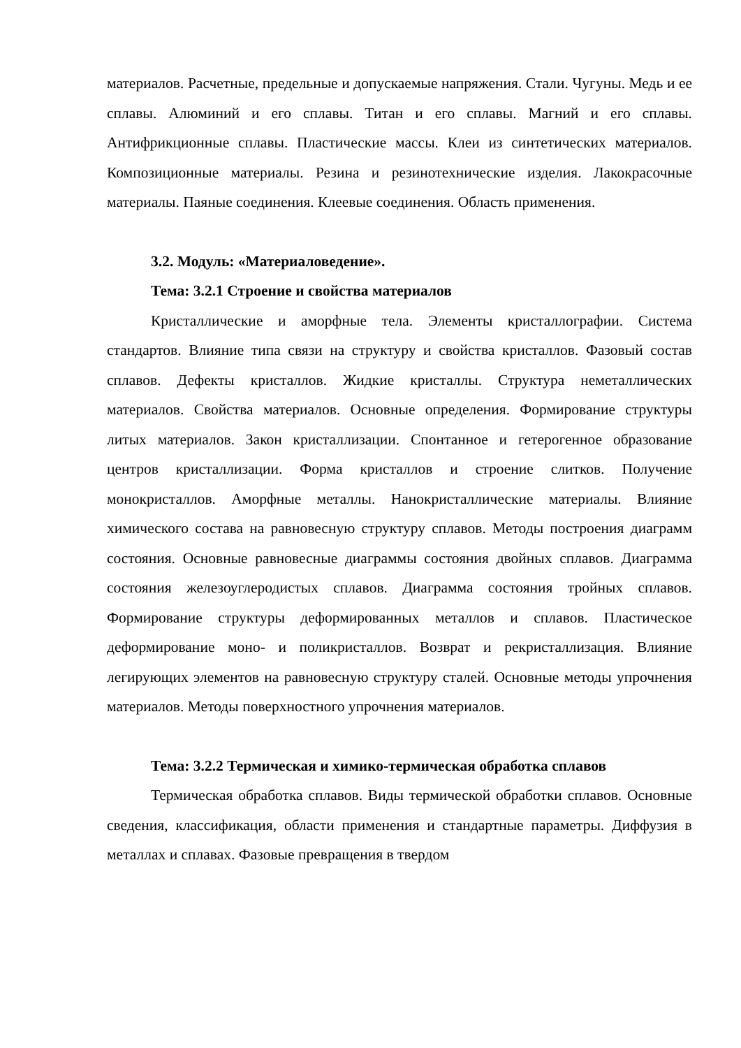материалов. Расчетные, предельные и допускаемые напряжения. Стали. Чугуны. Медь и ее сплавы. Алюминий и его сплавы. Титан и его сплавы. Магний и его сплавы. Антифрикционные сплавы. Пластические массы. Клеи из синтетических материалов. Композиционные материалы. Резина и резинотехнические изделия. Лакокрасочные материалы. Паяные соединения. Клеевые соединения. Область применения.
3.2. Модуль: «Материаловедение».
Тема: 3.2.1 Строение и свойства материалов
Кристаллические и аморфные тела. Элементы кристаллографии. Система стандартов. Влияние типа связи на структуру и свойства кристаллов. Фазовый состав сплавов. Дефекты кристаллов. Жидкие кристаллы. Структура неметаллических материалов. Свойства материалов. Основные определения. Формирование структуры литых материалов. Закон кристаллизации. Спонтанное и гетерогенное образование центров кристаллизации. Форма кристаллов и строение слитков. Получение монокристаллов. Аморфные металлы. Нанокристаллические материалы. Влияние химического состава на равновесную структуру сплавов. Методы построения диаграмм состояния. Основные равновесные диаграммы состояния двойных сплавов. Диаграмма состояния железоуглеродистых сплавов. Диаграмма состояния тройных сплавов. Формирование структуры деформированных металлов и сплавов. Пластическое деформирование моно- и поликристаллов. Возврат и рекристаллизация. Влияние легирующих элементов на равновесную структуру сталей. Основные методы упрочнения материалов. Методы поверхностного упрочнения материалов.
Тема: 3.2.2 Термическая и химико-термическая обработка сплавов
Термическая обработка сплавов. Виды термической обработки сплавов. Основные сведения, классификация, области применения и стандартные параметры. Диффузия в металлах и сплавах. Фазовые превращения в твердом